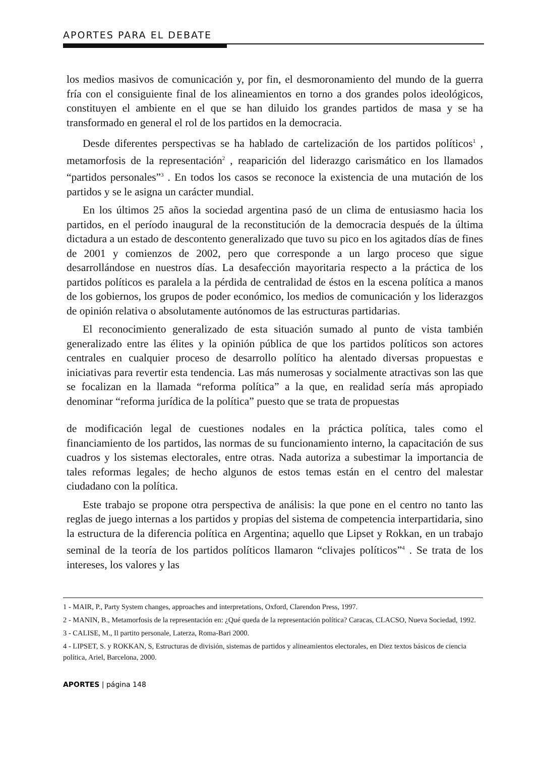APORTES PARA EL DEBATE
los medios masivos de comunicación y, por fin, el desmoronamiento del mundo de la guerra fría con el consiguiente final de los alineamientos en torno a dos grandes polos ideológicos, constituyen el ambiente en el que se han diluido los grandes partidos de masa y se ha transformado en general el rol de los partidos en la democracia.
Desde diferentes perspectivas se ha hablado de cartelización de los partidos políticos<sup>1</sup> , metamorfosis de la representación<sup>2</sup> , reaparición del liderazgo carismático en los llamados “partidos personales”<sup>3</sup> . En todos los casos se reconoce la existencia de una mutación de los partidos y se le asigna un carácter mundial.
En los últimos 25 años la sociedad argentina pasó de un clima de entusiasmo hacia los partidos, en el período inaugural de la reconstitución de la democracia después de la última dictadura a un estado de descontento generalizado que tuvo su pico en los agitados días de fines de 2001 y comienzos de 2002, pero que corresponde a un largo proceso que sigue desarrollándose en nuestros días. La desafección mayoritaria respecto a la práctica de los partidos políticos es paralela a la pérdida de centralidad de éstos en la escena política a manos de los gobiernos, los grupos de poder económico, los medios de comunicación y los liderazgos de opinión relativa o absolutamente autónomos de las estructuras partidarias.
El reconocimiento generalizado de esta situación sumado al punto de vista también generalizado entre las élites y la opinión pública de que los partidos políticos son actores centrales en cualquier proceso de desarrollo político ha alentado diversas propuestas e iniciativas para revertir esta tendencia. Las más numerosas y socialmente atractivas son las que se focalizan en la llamada “reforma política” a la que, en realidad sería más apropiado denominar “reforma jurídica de la política” puesto que se trata de propuestas
de modificación legal de cuestiones nodales en la práctica política, tales como el financiamiento de los partidos, las normas de su funcionamiento interno, la capacitación de sus cuadros y los sistemas electorales, entre otras. Nada autoriza a subestimar la importancia de tales reformas legales; de hecho algunos de estos temas están en el centro del malestar ciudadano con la política.
Este trabajo se propone otra perspectiva de análisis: la que pone en el centro no tanto las reglas de juego internas a los partidos y propias del sistema de competencia interpartidaria, sino la estructura de la diferencia política en Argentina; aquello que Lipset y Rokkan, en un trabajo seminal de la teoría de los partidos políticos llamaron “clivajes políticos”<sup>4</sup> . Se trata de los intereses, los valores y las
1 - MAIR, P., Party System changes, approaches and interpretations, Oxford, Clarendon Press, 1997.
2 - MANIN, B., Metamorfosis de la representación en: ¿Qué queda de la representación política? Caracas, CLACSO, Nueva Sociedad, 1992.
3 - CALISE, M., Il partito personale, Laterza, Roma-Bari 2000.
4 - LIPSET, S. y ROKKAN, S, Estructuras de división, sistemas de partidos y alineamientos electorales, en Diez textos básicos de ciencia política, Ariel, Barcelona, 2000.
APORTES | página 148